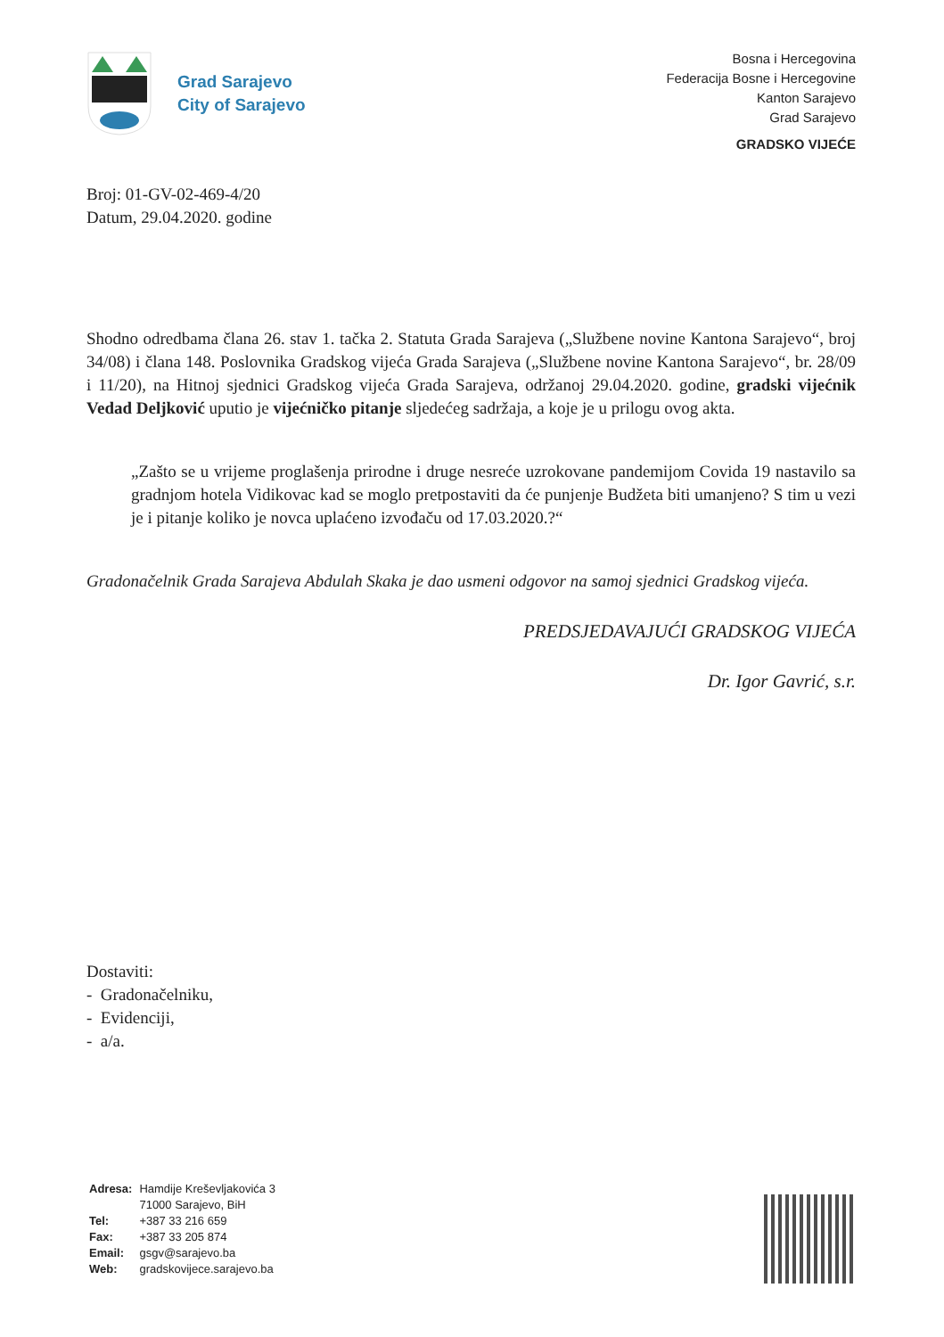Grad Sarajevo
City of Sarajevo
Bosna i Hercegovina
Federacija Bosne i Hercegovine
Kanton Sarajevo
Grad Sarajevo
GRADSKO VIJEĆE
Broj: 01-GV-02-469-4/20
Datum, 29.04.2020. godine
Shodno odredbama člana 26. stav 1. tačka 2. Statuta Grada Sarajeva („Službene novine Kantona Sarajevo“, broj 34/08) i člana 148. Poslovnika Gradskog vijeća Grada Sarajeva („Službene novine Kantona Sarajevo“, br. 28/09 i 11/20), na Hitnoj sjednici Gradskog vijeća Grada Sarajeva, održanoj 29.04.2020. godine, gradski vijećnik Vedad Deljković uputio je vijećničko pitanje sljedećeg sadržaja, a koje je u prilogu ovog akta.
„Zašto se u vrijeme proglašenja prirodne i druge nesreće uzrokovane pandemijom Covida 19 nastavilo sa gradnjom hotela Vidikovac kad se moglo pretpostaviti da će punjenje Budžeta biti umanjeno? S tim u vezi je i pitanje koliko je novca uplaćeno izvođaču od 17.03.2020.?“
Gradonačelnik Grada Sarajeva Abdulah Skaka je dao usmeni odgovor na samoj sjednici Gradskog vijeća.
PREDSJEDAVAJUĆI GRADSKOG VIJEĆA
Dr. Igor Gavrić, s.r.
Dostaviti:
- Gradonačelniku,
- Evidenciji,
- a/a.
| Adresa: | Hamdije Kreševljakovića 3 71000 Sarajevo, BiH |
| Tel: | +387 33 216 659 |
| Fax: | +387 33 205 874 |
| Email: | gsgv@sarajevo.ba |
| Web: | gradskovijece.sarajevo.ba |